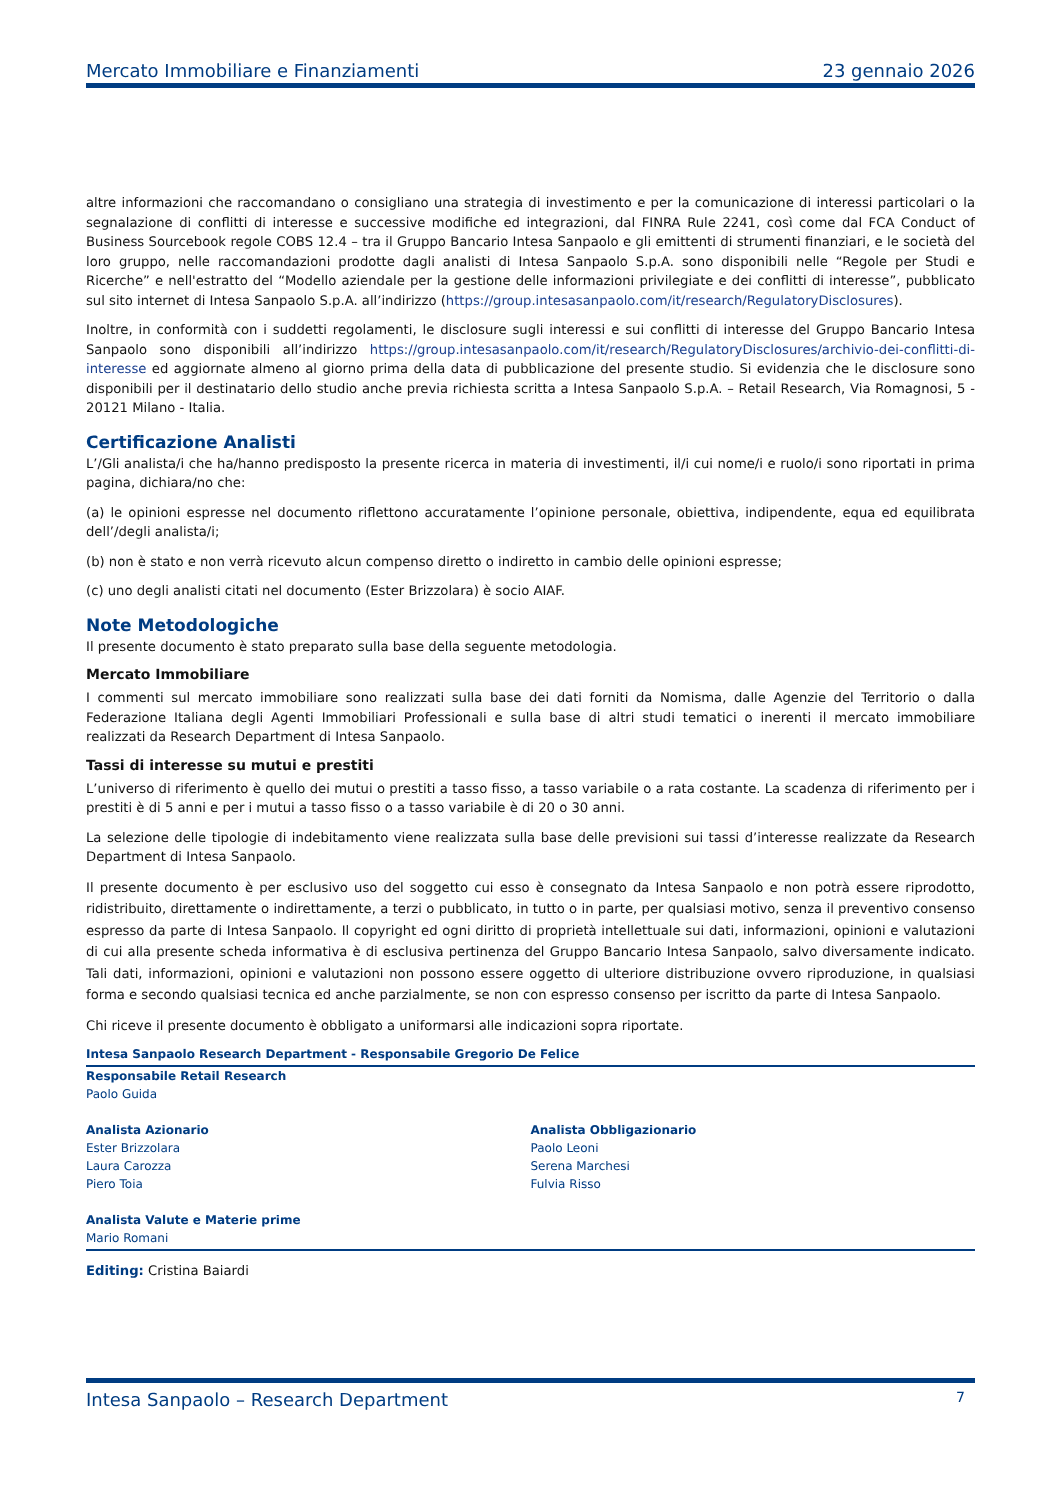Mercato Immobiliare e Finanziamenti 23 gennaio 2026
altre informazioni che raccomandano o consigliano una strategia di investimento e per la comunicazione di interessi particolari o la segnalazione di conflitti di interesse e successive modifiche ed integrazioni, dal FINRA Rule 2241, così come dal FCA Conduct of Business Sourcebook regole COBS 12.4 – tra il Gruppo Bancario Intesa Sanpaolo e gli emittenti di strumenti finanziari, e le società del loro gruppo, nelle raccomandazioni prodotte dagli analisti di Intesa Sanpaolo S.p.A. sono disponibili nelle “Regole per Studi e Ricerche” e nell'estratto del “Modello aziendale per la gestione delle informazioni privilegiate e dei conflitti di interesse”, pubblicato sul sito internet di Intesa Sanpaolo S.p.A. all’indirizzo (https://group.intesasanpaolo.com/it/research/RegulatoryDisclosures).
Inoltre, in conformità con i suddetti regolamenti, le disclosure sugli interessi e sui conflitti di interesse del Gruppo Bancario Intesa Sanpaolo sono disponibili all’indirizzo https://group.intesasanpaolo.com/it/research/RegulatoryDisclosures/archivio-dei-conflitti-di-interesse ed aggiornate almeno al giorno prima della data di pubblicazione del presente studio. Si evidenzia che le disclosure sono disponibili per il destinatario dello studio anche previa richiesta scritta a Intesa Sanpaolo S.p.A. – Retail Research, Via Romagnosi, 5 - 20121 Milano - Italia.
Certificazione Analisti
L’/Gli analista/i che ha/hanno predisposto la presente ricerca in materia di investimenti, il/i cui nome/i e ruolo/i sono riportati in prima pagina, dichiara/no che:
(a) le opinioni espresse nel documento riflettono accuratamente l’opinione personale, obiettiva, indipendente, equa ed equilibrata dell’/degli analista/i;
(b) non è stato e non verrà ricevuto alcun compenso diretto o indiretto in cambio delle opinioni espresse;
(c) uno degli analisti citati nel documento (Ester Brizzolara) è socio AIAF.
Note Metodologiche
Il presente documento è stato preparato sulla base della seguente metodologia.
Mercato Immobiliare
I commenti sul mercato immobiliare sono realizzati sulla base dei dati forniti da Nomisma, dalle Agenzie del Territorio o dalla Federazione Italiana degli Agenti Immobiliari Professionali e sulla base di altri studi tematici o inerenti il mercato immobiliare realizzati da Research Department di Intesa Sanpaolo.
Tassi di interesse su mutui e prestiti
L’universo di riferimento è quello dei mutui o prestiti a tasso fisso, a tasso variabile o a rata costante. La scadenza di riferimento per i prestiti è di 5 anni e per i mutui a tasso fisso o a tasso variabile è di 20 o 30 anni.
La selezione delle tipologie di indebitamento viene realizzata sulla base delle previsioni sui tassi d’interesse realizzate da Research Department di Intesa Sanpaolo.
Il presente documento è per esclusivo uso del soggetto cui esso è consegnato da Intesa Sanpaolo e non potrà essere riprodotto, ridistribuito, direttamente o indirettamente, a terzi o pubblicato, in tutto o in parte, per qualsiasi motivo, senza il preventivo consenso espresso da parte di Intesa Sanpaolo. Il copyright ed ogni diritto di proprietà intellettuale sui dati, informazioni, opinioni e valutazioni di cui alla presente scheda informativa è di esclusiva pertinenza del Gruppo Bancario Intesa Sanpaolo, salvo diversamente indicato. Tali dati, informazioni, opinioni e valutazioni non possono essere oggetto di ulteriore distribuzione ovvero riproduzione, in qualsiasi forma e secondo qualsiasi tecnica ed anche parzialmente, se non con espresso consenso per iscritto da parte di Intesa Sanpaolo.
Chi riceve il presente documento è obbligato a uniformarsi alle indicazioni sopra riportate.
Intesa Sanpaolo Research Department - Responsabile Gregorio De Felice
Responsabile Retail Research
Paolo Guida
Analista Azionario
Ester Brizzolara
Laura Carozza
Piero Toia
Analista Obbligazionario
Paolo Leoni
Serena Marchesi
Fulvia Risso
Analista Valute e Materie prime
Mario Romani
Editing: Cristina Baiardi
Intesa Sanpaolo – Research Department 7